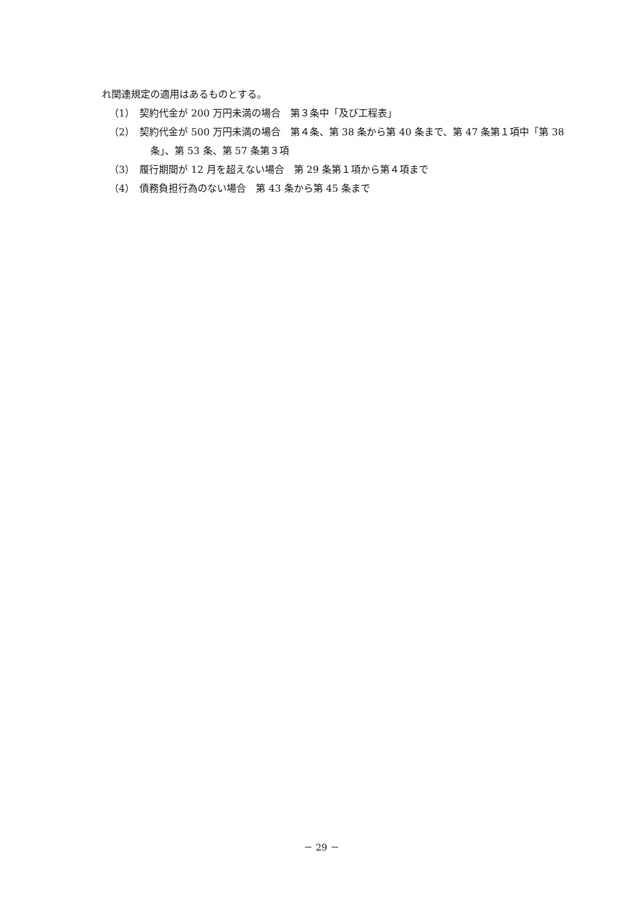れ関連規定の適用はあるものとする。
（1）　契約代金が 200 万円未満の場合　第３条中「及び工程表」
（2）　契約代金が 500 万円未満の場合　第４条、第 38 条から第 40 条まで、第 47 条第１項中「第 38 条」、第 53 条、第 57 条第３項
（3）　履行期間が 12 月を超えない場合　第 29 条第１項から第４項まで
（4）　債務負担行為のない場合　第 43 条から第 45 条まで
－ 29 －